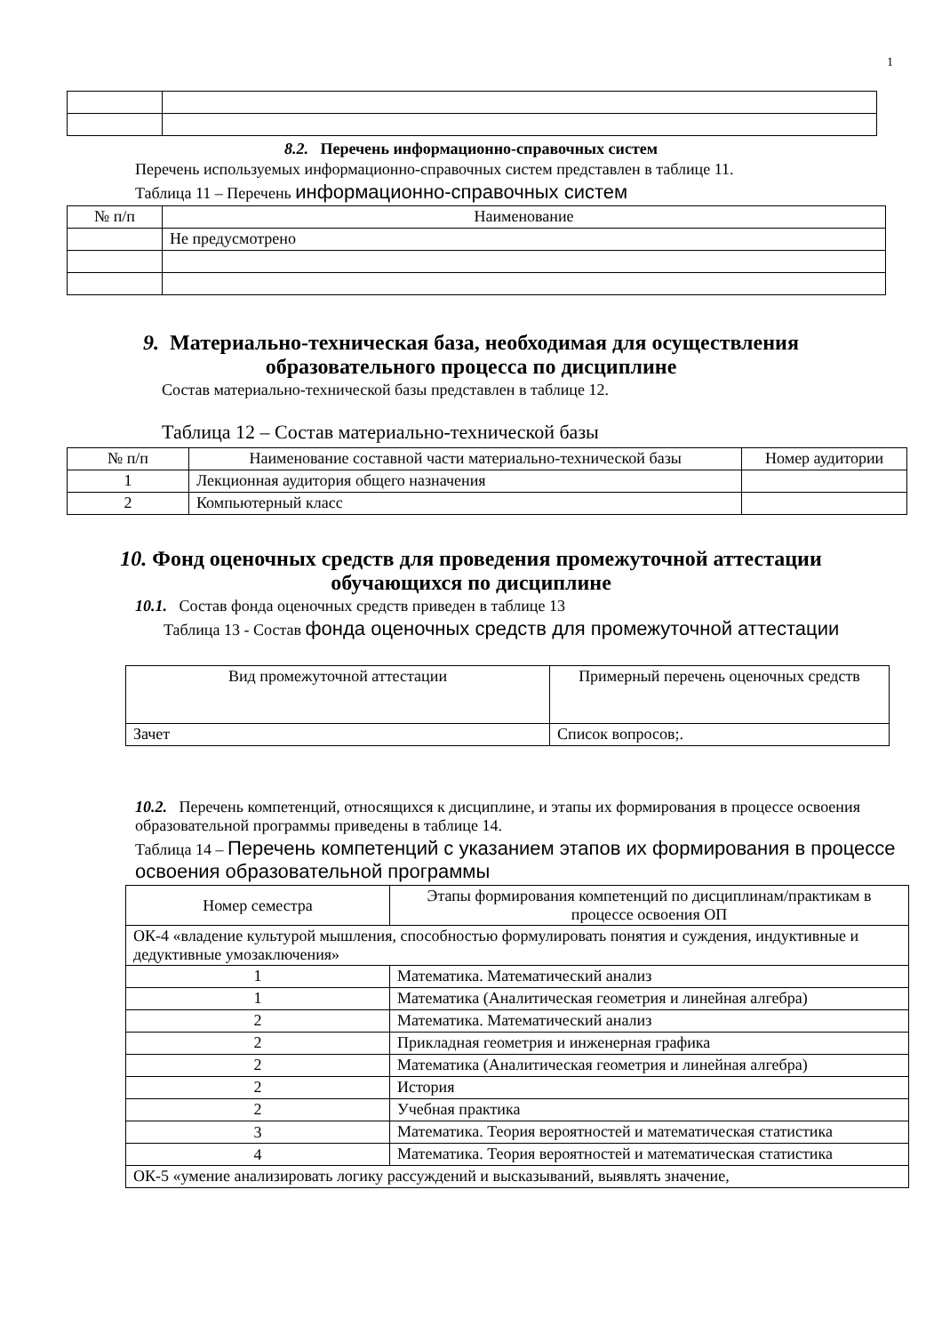1
8.2. Перечень информационно-справочных систем
Перечень используемых информационно-справочных систем представлен в таблице 11.
Таблица 11 – Перечень информационно-справочных систем
| № п/п | Наименование |
| --- | --- |
| | Не предусмотрено |
9. Материально-техническая база, необходимая для осуществления
образовательного процесса по дисциплине
Состав материально-технической базы представлен в таблице 12.
Таблица 12 – Состав материально-технической базы
| № п/п | Наименование составной части материально-технической базы | Номер аудитории |
| --- | --- | --- |
| 1 | Лекционная аудитория общего назначения | |
| 2 | Компьютерный класс | |
10. Фонд оценочных средств для проведения промежуточной аттестации
обучающихся по дисциплине
10.1. Состав фонда оценочных средств приведен в таблице 13
Таблица 13 - Состав фонда оценочных средств для промежуточной аттестации
| Вид промежуточной аттестации | Примерный перечень оценочных средств |
| Зачет | Список вопросов;. |
10.2. Перечень компетенций, относящихся к дисциплине, и этапы их формирования в процессе освоения образовательной программы приведены в таблице 14.
Таблица 14 – Перечень компетенций с указанием этапов их формирования в процессе освоения образовательной программы
| Номер семестра | Этапы формирования компетенций по дисциплинам/практикам в процессе освоения ОП |
| ОК-4 «владение культурой мышления, способностью формулировать понятия и суждения, индуктивные и дедуктивные умозаключения» | |
| 1 | Математика. Математический анализ |
| 1 | Математика (Аналитическая геометрия и линейная алгебра) |
| 2 | Математика. Математический анализ |
| 2 | Прикладная геометрия и инженерная графика |
| 2 | Математика (Аналитическая геометрия и линейная алгебра) |
| 2 | История |
| 2 | Учебная практика |
| 3 | Математика. Теория вероятностей и математическая статистика |
| 4 | Математика. Теория вероятностей и математическая статистика |
| ОК-5 «умение анализировать логику рассуждений и высказываний, выявлять значение, | |